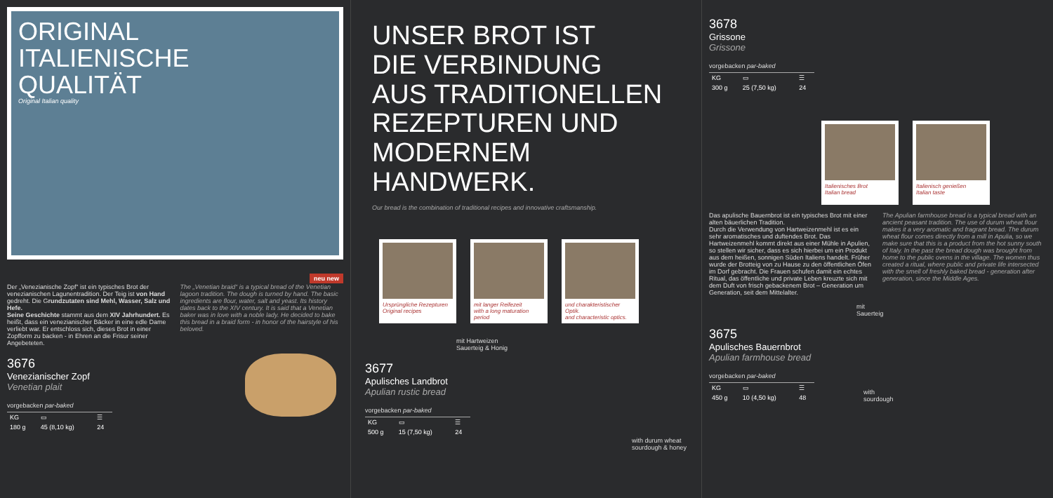ORIGINAL
ITALIENISCHE
QUALITÄT
Original Italian quality
neu new
Der „Venezianische Zopf“ ist ein typisches Brot der venezianischen Lagunentradition. Der Teig ist von Hand gedreht. Die Grundzutaten sind Mehl, Wasser, Salz und Hefe.
Seine Geschichte stammt aus dem XIV Jahrhundert. Es heißt, dass ein venezianischer Bäcker in eine edle Dame verliebt war. Er entschloss sich, dieses Brot in einer Zopfform zu backen - in Ehren an die Frisur seiner Angebeteten.
The „Venetian braid“ is a typical bread of the Venetian lagoon tradition. The dough is turned by hand. The basic ingredients are flour, water, salt and yeast. Its history dates back to the XIV century. It is said that a Venetian baker was in love with a noble lady. He decided to bake this bread in a braid form - in honor of the hairstyle of his beloved.
3676
Venezianischer Zopf
Venetian plait
vorgebacken par-baked
| KG | ▭ | ☰ |
| 180 g | 45 (8,10 kg) | 24 |
UNSER BROT IST
DIE VERBINDUNG
AUS TRADITIONELLEN
REZEPTUREN UND
MODERNEM HANDWERK.
Our bread is the combination of traditional recipes and innovative craftsmanship.
Ursprüngliche Rezepturen
Original recipes
mit langer Reifezeit
with a long maturation period
und charakteristischer Optik.
and characteristic optics.
mit Hartweizen
Sauerteig & Honig
3677
Apulisches Landbrot
Apulian rustic bread
vorgebacken par-baked
| KG | ▭ | ☰ |
| 500 g | 15 (7,50 kg) | 24 |
with durum wheat
sourdough & honey
3678
Grissone
Grissone
vorgebacken par-baked
| KG | ▭ | ☰ |
| 300 g | 25 (7,50 kg) | 24 |
Italienisches Brot
Italian bread
Italienisch genießen
Italian taste
Das apulische Bauernbrot ist ein typisches Brot mit einer alten bäuerlichen Tradition.
Durch die Verwendung von Hartweizenmehl ist es ein sehr aromatisches und duftendes Brot. Das Hartweizenmehl kommt direkt aus einer Mühle in Apulien, so stellen wir sicher, dass es sich hierbei um ein Produkt aus dem heißen, sonnigen Süden Italiens handelt. Früher wurde der Brotteig von zu Hause zu den öffentlichen Öfen im Dorf gebracht. Die Frauen schufen damit ein echtes Ritual, das öffentliche und private Leben kreuzte sich mit dem Duft von frisch gebackenem Brot – Generation um Generation, seit dem Mittelalter.
The Apulian farmhouse bread is a typical bread with an ancient peasant tradition. The use of durum wheat flour makes it a very aromatic and fragrant bread. The durum wheat flour comes directly from a mill in Apulia, so we make sure that this is a product from the hot sunny south of Italy. In the past the bread dough was brought from home to the public ovens in the village. The women thus created a ritual, where public and private life intersected with the smell of freshly baked bread - generation after generation, since the Middle Ages.
mit
Sauerteig
3675
Apulisches Bauernbrot
Apulian farmhouse bread
vorgebacken par-baked
| KG | ▭ | ☰ |
| 450 g | 10 (4,50 kg) | 48 |
with
sourdough